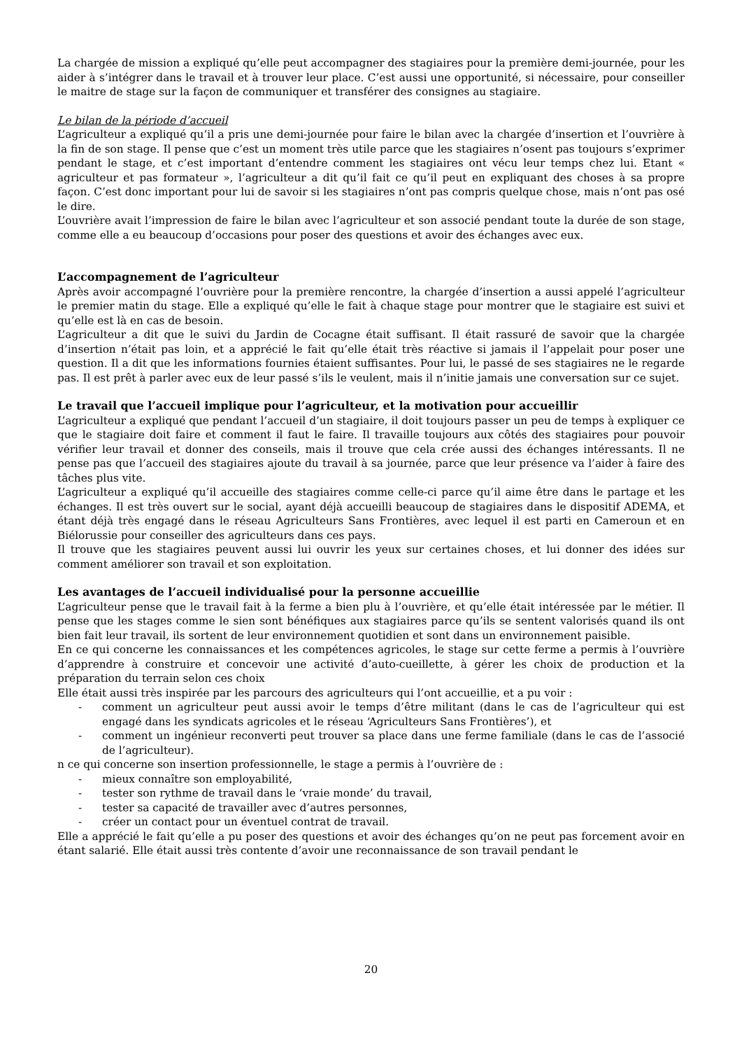La chargée de mission a expliqué qu’elle peut accompagner des stagiaires pour la première demi-journée, pour les aider à s’intégrer dans le travail et à trouver leur place. C’est aussi une opportunité, si nécessaire, pour conseiller le maitre de stage sur la façon de communiquer et transférer des consignes au stagiaire.
Le bilan de la période d’accueil
L’agriculteur a expliqué qu’il a pris une demi-journée pour faire le bilan avec la chargée d’insertion et l’ouvrière à la fin de son stage. Il pense que c’est un moment très utile parce que les stagiaires n’osent pas toujours s’exprimer pendant le stage, et c’est important d’entendre comment les stagiaires ont vécu leur temps chez lui. Etant « agriculteur et pas formateur », l’agriculteur a dit qu’il fait ce qu’il peut en expliquant des choses à sa propre façon. C’est donc important pour lui de savoir si les stagiaires n’ont pas compris quelque chose, mais n’ont pas osé le dire.
L’ouvrière avait l’impression de faire le bilan avec l’agriculteur et son associé pendant toute la durée de son stage, comme elle a eu beaucoup d’occasions pour poser des questions et avoir des échanges avec eux.
L’accompagnement de l’agriculteur
Après avoir accompagné l’ouvrière pour la première rencontre, la chargée d’insertion a aussi appelé l’agriculteur le premier matin du stage. Elle a expliqué qu’elle le fait à chaque stage pour montrer que le stagiaire est suivi et qu’elle est là en cas de besoin.
L’agriculteur a dit que le suivi du Jardin de Cocagne était suffisant. Il était rassuré de savoir que la chargée d’insertion n’était pas loin, et a apprécié le fait qu’elle était très réactive si jamais il l’appelait pour poser une question. Il a dit que les informations fournies étaient suffisantes. Pour lui, le passé de ses stagiaires ne le regarde pas. Il est prêt à parler avec eux de leur passé s’ils le veulent, mais il n’initie jamais une conversation sur ce sujet.
Le travail que l’accueil implique pour l’agriculteur, et la motivation pour accueillir
L’agriculteur a expliqué que pendant l’accueil d’un stagiaire, il doit toujours passer un peu de temps à expliquer ce que le stagiaire doit faire et comment il faut le faire. Il travaille toujours aux côtés des stagiaires pour pouvoir vérifier leur travail et donner des conseils, mais il trouve que cela crée aussi des échanges intéressants. Il ne pense pas que l’accueil des stagiaires ajoute du travail à sa journée, parce que leur présence va l’aider à faire des tâches plus vite.
L’agriculteur a expliqué qu’il accueille des stagiaires comme celle-ci parce qu’il aime être dans le partage et les échanges. Il est très ouvert sur le social, ayant déjà accueilli beaucoup de stagiaires dans le dispositif ADEMA, et étant déjà très engagé dans le réseau Agriculteurs Sans Frontières, avec lequel il est parti en Cameroun et en Biélorussie pour conseiller des agriculteurs dans ces pays.
Il trouve que les stagiaires peuvent aussi lui ouvrir les yeux sur certaines choses, et lui donner des idées sur comment améliorer son travail et son exploitation.
Les avantages de l’accueil individualisé pour la personne accueillie
L’agriculteur pense que le travail fait à la ferme a bien plu à l’ouvrière, et qu’elle était intéressée par le métier. Il pense que les stages comme le sien sont bénéfiques aux stagiaires parce qu’ils se sentent valorisés quand ils ont bien fait leur travail, ils sortent de leur environnement quotidien et sont dans un environnement paisible.
En ce qui concerne les connaissances et les compétences agricoles, le stage sur cette ferme a permis à l’ouvrière d’apprendre à construire et concevoir une activité d’auto-cueillette, à gérer les choix de production et la préparation du terrain selon ces choix
Elle était aussi très inspirée par les parcours des agriculteurs qui l’ont accueillie, et a pu voir :
- comment un agriculteur peut aussi avoir le temps d’être militant (dans le cas de l’agriculteur qui est engagé dans les syndicats agricoles et le réseau ‘Agriculteurs Sans Frontières’), et
- comment un ingénieur reconverti peut trouver sa place dans une ferme familiale (dans le cas de l’associé de l’agriculteur).
n ce qui concerne son insertion professionnelle, le stage a permis à l’ouvrière de :
- mieux connaître son employabilité,
- tester son rythme de travail dans le ‘vraie monde’ du travail,
- tester sa capacité de travailler avec d’autres personnes,
- créer un contact pour un éventuel contrat de travail.
Elle a apprécié le fait qu’elle a pu poser des questions et avoir des échanges qu’on ne peut pas forcement avoir en étant salarié. Elle était aussi très contente d’avoir une reconnaissance de son travail pendant le
20